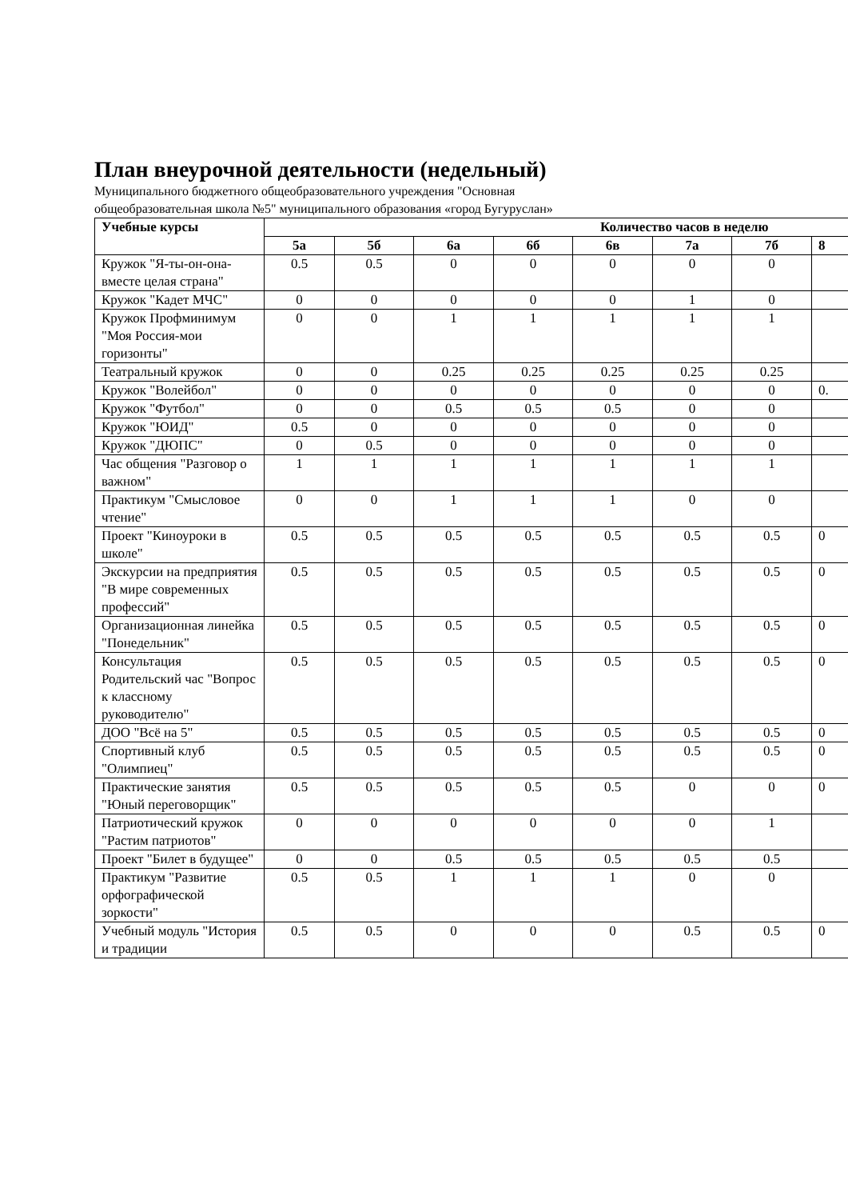План внеурочной деятельности (недельный)
Муниципального бюджетного общеобразовательного учреждения "Основная
общеобразовательная школа №5" муниципального образования «город Бугуруслан»
| Учебные курсы | Количество часов в неделю | | | | | | | |
| --- | --- | --- | --- | --- | --- | --- | --- | --- |
| | 5а | 5б | 6а | 6б | 6в | 7а | 7б | 8 |
| Кружок "Я-ты-он-она-вместе целая страна" | 0.5 | 0.5 | 0 | 0 | 0 | 0 | 0 | |
| Кружок "Кадет МЧС" | 0 | 0 | 0 | 0 | 0 | 1 | 0 | |
| Кружок Профминимум "Моя Россия-мои горизонты" | 0 | 0 | 1 | 1 | 1 | 1 | 1 | |
| Театральный кружок | 0 | 0 | 0.25 | 0.25 | 0.25 | 0.25 | 0.25 | |
| Кружок "Волейбол" | 0 | 0 | 0 | 0 | 0 | 0 | 0 | 0. |
| Кружок "Футбол" | 0 | 0 | 0.5 | 0.5 | 0.5 | 0 | 0 | |
| Кружок "ЮИД" | 0.5 | 0 | 0 | 0 | 0 | 0 | 0 | |
| Кружок "ДЮПС" | 0 | 0.5 | 0 | 0 | 0 | 0 | 0 | |
| Час общения "Разговор о важном" | 1 | 1 | 1 | 1 | 1 | 1 | 1 | |
| Практикум "Смысловое чтение" | 0 | 0 | 1 | 1 | 1 | 0 | 0 | |
| Проект "Киноуроки в школе" | 0.5 | 0.5 | 0.5 | 0.5 | 0.5 | 0.5 | 0.5 | 0 |
| Экскурсии на предприятия "В мире современных профессий" | 0.5 | 0.5 | 0.5 | 0.5 | 0.5 | 0.5 | 0.5 | 0 |
| Организационная линейка "Понедельник" | 0.5 | 0.5 | 0.5 | 0.5 | 0.5 | 0.5 | 0.5 | 0 |
| Консультация Родительский час "Вопрос к классному руководителю" | 0.5 | 0.5 | 0.5 | 0.5 | 0.5 | 0.5 | 0.5 | 0 |
| ДОО "Всё на 5" | 0.5 | 0.5 | 0.5 | 0.5 | 0.5 | 0.5 | 0.5 | 0 |
| Спортивный клуб "Олимпиец" | 0.5 | 0.5 | 0.5 | 0.5 | 0.5 | 0.5 | 0.5 | 0 |
| Практические занятия "Юный переговорщик" | 0.5 | 0.5 | 0.5 | 0.5 | 0.5 | 0 | 0 | 0 |
| Патриотический кружок "Растим патриотов" | 0 | 0 | 0 | 0 | 0 | 0 | 1 | |
| Проект "Билет в будущее" | 0 | 0 | 0.5 | 0.5 | 0.5 | 0.5 | 0.5 | |
| Практикум "Развитие орфографической зоркости" | 0.5 | 0.5 | 1 | 1 | 1 | 0 | 0 | |
| Учебный модуль "История и традиции | 0.5 | 0.5 | 0 | 0 | 0 | 0.5 | 0.5 | 0 |